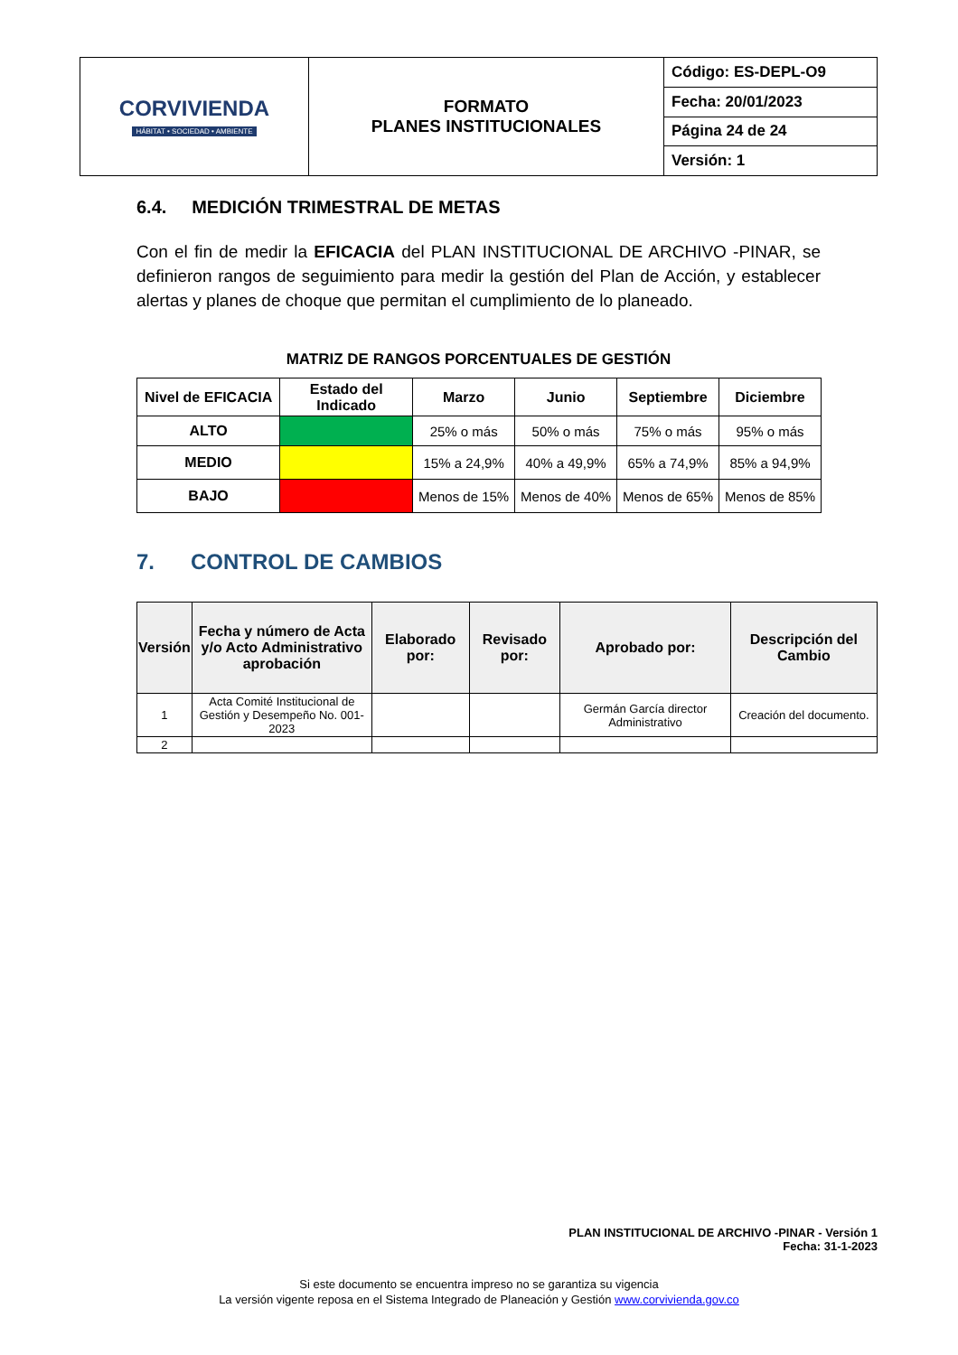| CORVIVIENDA HÁBITAT • SOCIEDAD • AMBIENTE | FORMATO PLANES INSTITUCIONALES | Código: ES-DEPL-O9 |
| | | Fecha: 20/01/2023 |
| | | Página 24 de 24 |
| | | Versión: 1 |
6.4. MEDICIÓN TRIMESTRAL DE METAS
Con el fin de medir la EFICACIA del PLAN INSTITUCIONAL DE ARCHIVO -PINAR, se definieron rangos de seguimiento para medir la gestión del Plan de Acción, y establecer alertas y planes de choque que permitan el cumplimiento de lo planeado.
MATRIZ DE RANGOS PORCENTUALES DE GESTIÓN
| Nivel de EFICACIA | Estado del Indicado | Marzo | Junio | Septiembre | Diciembre |
| --- | --- | --- | --- | --- | --- |
| ALTO | | 25% o más | 50% o más | 75% o más | 95% o más |
| MEDIO | | 15% a 24,9% | 40% a 49,9% | 65% a 74,9% | 85% a 94,9% |
| BAJO | | Menos de 15% | Menos de 40% | Menos de 65% | Menos de 85% |
7. CONTROL DE CAMBIOS
| Versión | Fecha y número de Acta y/o Acto Administrativo aprobación | Elaborado por: | Revisado por: | Aprobado por: | Descripción del Cambio |
| --- | --- | --- | --- | --- | --- |
| 1 | Acta Comité Institucional de Gestión y Desempeño No. 001-2023 | | | Germán García director Administrativo | Creación del documento. |
| 2 | | | | | |
PLAN INSTITUCIONAL DE ARCHIVO -PINAR - Versión 1
Fecha: 31-1-2023
Si este documento se encuentra impreso no se garantiza su vigencia
La versión vigente reposa en el Sistema Integrado de Planeación y Gestión www.corvivienda.gov.co